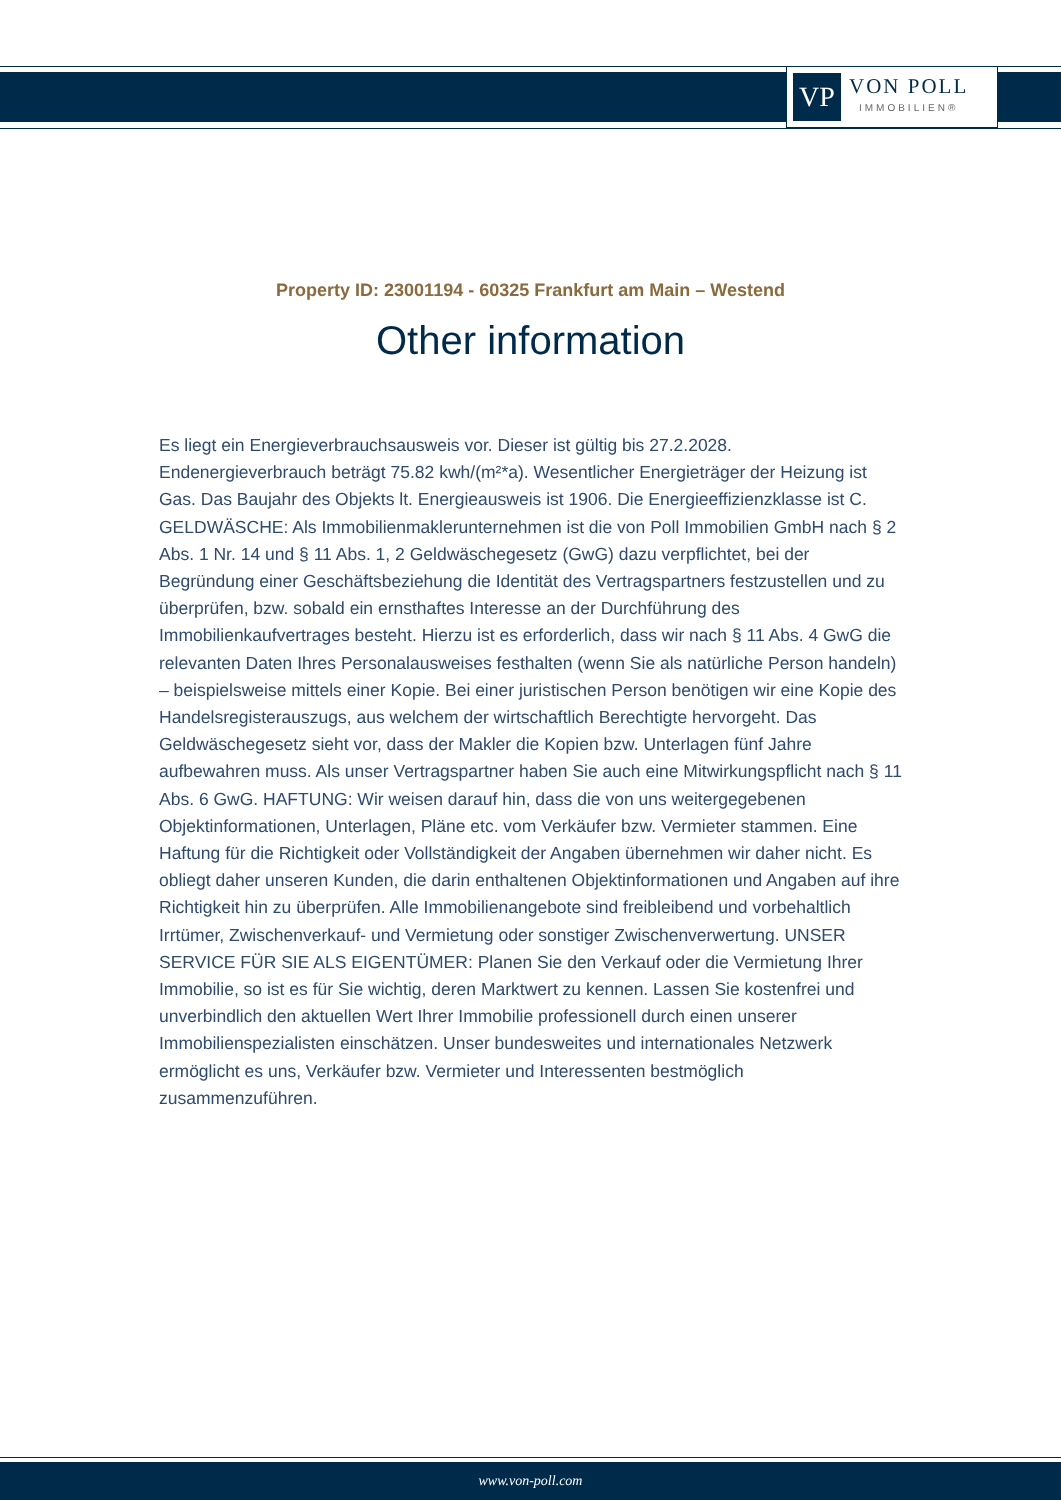VP
VON POLL
IMMOBILIEN®
Property ID: 23001194 - 60325 Frankfurt am Main – Westend
Other information
Es liegt ein Energieverbrauchsausweis vor. Dieser ist gültig bis 27.2.2028. Endenergieverbrauch beträgt 75.82 kwh/(m²*a). Wesentlicher Energieträger der Heizung ist Gas. Das Baujahr des Objekts lt. Energieausweis ist 1906. Die Energieeffizienzklasse ist C. GELDWÄSCHE: Als Immobilienmaklerunternehmen ist die von Poll Immobilien GmbH nach § 2 Abs. 1 Nr. 14 und § 11 Abs. 1, 2 Geldwäschegesetz (GwG) dazu verpflichtet, bei der Begründung einer Geschäftsbeziehung die Identität des Vertragspartners festzustellen und zu überprüfen, bzw. sobald ein ernsthaftes Interesse an der Durchführung des Immobilienkaufvertrages besteht. Hierzu ist es erforderlich, dass wir nach § 11 Abs. 4 GwG die relevanten Daten Ihres Personalausweises festhalten (wenn Sie als natürliche Person handeln) – beispielsweise mittels einer Kopie. Bei einer juristischen Person benötigen wir eine Kopie des Handelsregisterauszugs, aus welchem der wirtschaftlich Berechtigte hervorgeht. Das Geldwäschegesetz sieht vor, dass der Makler die Kopien bzw. Unterlagen fünf Jahre aufbewahren muss. Als unser Vertragspartner haben Sie auch eine Mitwirkungspflicht nach § 11 Abs. 6 GwG. HAFTUNG: Wir weisen darauf hin, dass die von uns weitergegebenen Objektinformationen, Unterlagen, Pläne etc. vom Verkäufer bzw. Vermieter stammen. Eine Haftung für die Richtigkeit oder Vollständigkeit der Angaben übernehmen wir daher nicht. Es obliegt daher unseren Kunden, die darin enthaltenen Objektinformationen und Angaben auf ihre Richtigkeit hin zu überprüfen. Alle Immobilienangebote sind freibleibend und vorbehaltlich Irrtümer, Zwischenverkauf- und Vermietung oder sonstiger Zwischenverwertung. UNSER SERVICE FÜR SIE ALS EIGENTÜMER: Planen Sie den Verkauf oder die Vermietung Ihrer Immobilie, so ist es für Sie wichtig, deren Marktwert zu kennen. Lassen Sie kostenfrei und unverbindlich den aktuellen Wert Ihrer Immobilie professionell durch einen unserer Immobilienspezialisten einschätzen. Unser bundesweites und internationales Netzwerk ermöglicht es uns, Verkäufer bzw. Vermieter und Interessenten bestmöglich zusammenzuführen.
www.von-poll.com